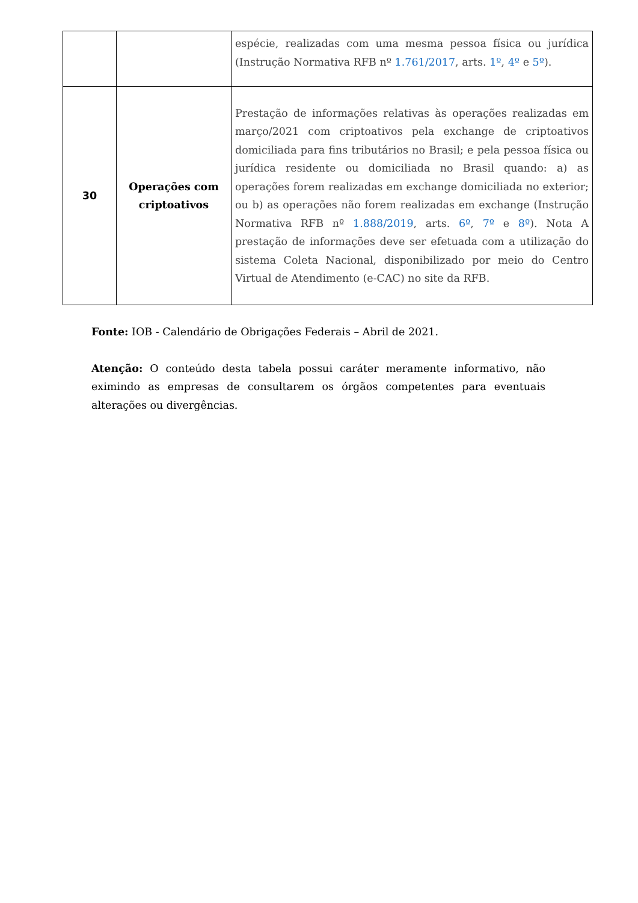| | | espécie, realizadas com uma mesma pessoa física ou jurídica (Instrução Normativa RFB nº 1.761/2017 , arts. 1º , 4º e 5º ). |
| 30 | Operações com criptoativos | Prestação de informações relativas às operações realizadas em março/2021 com criptoativos pela exchange de criptoativos domiciliada para fins tributários no Brasil; e pela pessoa física ou jurídica residente ou domiciliada no Brasil quando: a) as operações forem realizadas em exchange domiciliada no exterior; ou b) as operações não forem realizadas em exchange (Instrução Normativa RFB nº 1.888/2019 , arts. 6º , 7º e 8º ). Nota A prestação de informações deve ser efetuada com a utilização do sistema Coleta Nacional, disponibilizado por meio do Centro Virtual de Atendimento (e-CAC) no site da RFB. |
Fonte: IOB - Calendário de Obrigações Federais – Abril de 2021.
Atenção: O conteúdo desta tabela possui caráter meramente informativo, não eximindo as empresas de consultarem os órgãos competentes para eventuais alterações ou divergências.